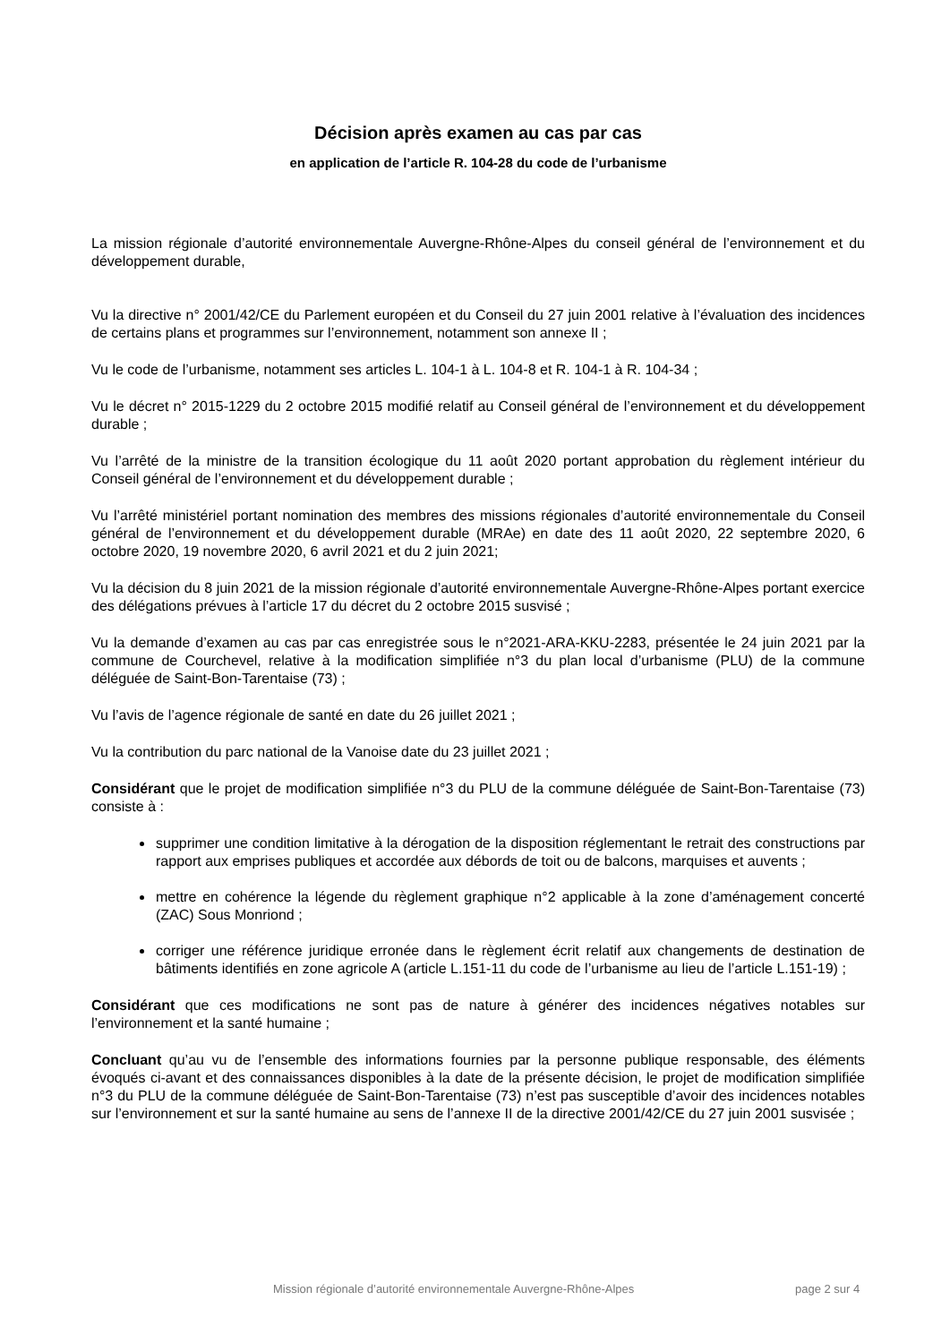Décision après examen au cas par cas
en application de l’article R. 104-28 du code de l’urbanisme
La mission régionale d’autorité environnementale Auvergne-Rhône-Alpes du conseil général de l’environnement et du développement durable,
Vu la directive n° 2001/42/CE du Parlement européen et du Conseil du 27 juin 2001 relative à l’évaluation des incidences de certains plans et programmes sur l’environnement, notamment son annexe II ;
Vu le code de l’urbanisme, notamment ses articles L. 104-1 à L. 104-8 et R. 104-1 à R. 104-34 ;
Vu le décret n° 2015-1229 du 2 octobre 2015 modifié relatif au Conseil général de l’environnement et du développement durable ;
Vu l’arrêté de la ministre de la transition écologique du 11 août 2020 portant approbation du règlement intérieur du Conseil général de l’environnement et du développement durable ;
Vu l’arrêté ministériel portant nomination des membres des missions régionales d’autorité environnementale du Conseil général de l’environnement et du développement durable (MRAe) en date des 11 août 2020, 22 septembre 2020, 6 octobre 2020, 19 novembre 2020, 6 avril 2021 et du 2 juin 2021;
Vu la décision du 8 juin 2021 de la mission régionale d’autorité environnementale Auvergne-Rhône-Alpes portant exercice des délégations prévues à l’article 17 du décret du 2 octobre 2015 susvisé ;
Vu la demande d’examen au cas par cas enregistrée sous le n°2021-ARA-KKU-2283, présentée le 24 juin 2021 par la commune de Courchevel, relative à la modification simplifiée n°3 du plan local d’urbanisme (PLU) de la commune déléguée de Saint-Bon-Tarentaise (73) ;
Vu l’avis de l’agence régionale de santé en date du 26 juillet 2021 ;
Vu la contribution du parc national de la Vanoise date du 23 juillet 2021 ;
Considérant que le projet de modification simplifiée n°3 du PLU de la commune déléguée de Saint-Bon-Tarentaise (73) consiste à :
supprimer une condition limitative à la dérogation de la disposition réglementant le retrait des constructions par rapport aux emprises publiques et accordée aux débords de toit ou de balcons, marquises et auvents ;
mettre en cohérence la légende du règlement graphique n°2 applicable à la zone d’aménagement concerté (ZAC) Sous Monriond ;
corriger une référence juridique erronée dans le règlement écrit relatif aux changements de destination de bâtiments identifiés en zone agricole A (article L.151-11 du code de l’urbanisme au lieu de l’article L.151-19) ;
Considérant que ces modifications ne sont pas de nature à générer des incidences négatives notables sur l’environnement et la santé humaine ;
Concluant qu’au vu de l’ensemble des informations fournies par la personne publique responsable, des éléments évoqués ci-avant et des connaissances disponibles à la date de la présente décision, le projet de modification simplifiée n°3 du PLU de la commune déléguée de Saint-Bon-Tarentaise (73) n’est pas susceptible d’avoir des incidences notables sur l’environnement et sur la santé humaine au sens de l’annexe II de la directive 2001/42/CE du 27 juin 2001 susvisée ;
Mission régionale d’autorité environnementale Auvergne-Rhône-Alpes page 2 sur 4